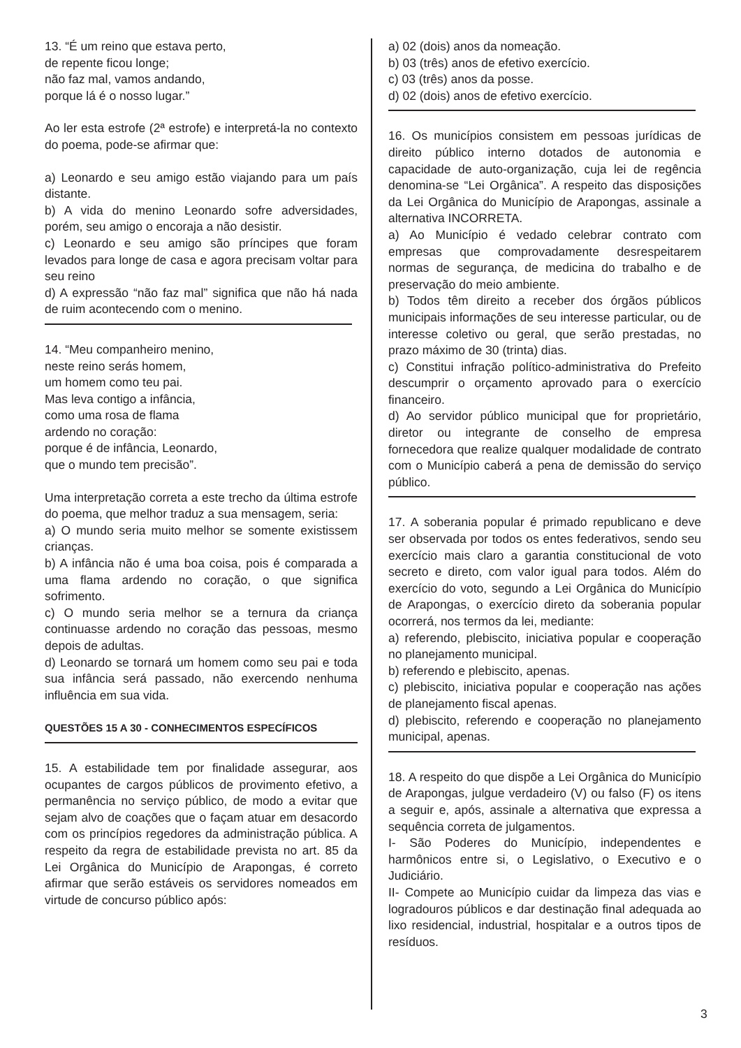13. “É um reino que estava perto,
de repente ficou longe;
não faz mal, vamos andando,
porque lá é o nosso lugar.”
Ao ler esta estrofe (2ª estrofe) e interpretá-la no contexto do poema, pode-se afirmar que:
a) Leonardo e seu amigo estão viajando para um país distante.
b) A vida do menino Leonardo sofre adversidades, porém, seu amigo o encoraja a não desistir.
c) Leonardo e seu amigo são príncipes que foram levados para longe de casa e agora precisam voltar para seu reino
d) A expressão “não faz mal” significa que não há nada de ruim acontecendo com o menino.
14. “Meu companheiro menino,
neste reino serás homem,
um homem como teu pai.
Mas leva contigo a infância,
como uma rosa de flama
ardendo no coração:
porque é de infância, Leonardo,
que o mundo tem precisão”.
Uma interpretação correta a este trecho da última estrofe do poema, que melhor traduz a sua mensagem, seria:
a) O mundo seria muito melhor se somente existissem crianças.
b) A infância não é uma boa coisa, pois é comparada a uma flama ardendo no coração, o que significa sofrimento.
c) O mundo seria melhor se a ternura da criança continuasse ardendo no coração das pessoas, mesmo depois de adultas.
d) Leonardo se tornará um homem como seu pai e toda sua infância será passado, não exercendo nenhuma influência em sua vida.
QUESTÕES 15 A 30 - CONHECIMENTOS ESPECÍFICOS
15. A estabilidade tem por finalidade assegurar, aos ocupantes de cargos públicos de provimento efetivo, a permanência no serviço público, de modo a evitar que sejam alvo de coações que o façam atuar em desacordo com os princípios regedores da administração pública. A respeito da regra de estabilidade prevista no art. 85 da Lei Orgânica do Município de Arapongas, é correto afirmar que serão estáveis os servidores nomeados em virtude de concurso público após:
a) 02 (dois) anos da nomeação.
b) 03 (três) anos de efetivo exercício.
c) 03 (três) anos da posse.
d) 02 (dois) anos de efetivo exercício.
16. Os municípios consistem em pessoas jurídicas de direito público interno dotados de autonomia e capacidade de auto-organização, cuja lei de regência denomina-se “Lei Orgânica”. A respeito das disposições da Lei Orgânica do Município de Arapongas, assinale a alternativa INCORRETA.
a) Ao Município é vedado celebrar contrato com empresas que comprovadamente desrespeitarem normas de segurança, de medicina do trabalho e de preservação do meio ambiente.
b) Todos têm direito a receber dos órgãos públicos municipais informações de seu interesse particular, ou de interesse coletivo ou geral, que serão prestadas, no prazo máximo de 30 (trinta) dias.
c) Constitui infração político-administrativa do Prefeito descumprir o orçamento aprovado para o exercício financeiro.
d) Ao servidor público municipal que for proprietário, diretor ou integrante de conselho de empresa fornecedora que realize qualquer modalidade de contrato com o Município caberá a pena de demissão do serviço público.
17. A soberania popular é primado republicano e deve ser observada por todos os entes federativos, sendo seu exercício mais claro a garantia constitucional de voto secreto e direto, com valor igual para todos. Além do exercício do voto, segundo a Lei Orgânica do Município de Arapongas, o exercício direto da soberania popular ocorrerá, nos termos da lei, mediante:
a) referendo, plebiscito, iniciativa popular e cooperação no planejamento municipal.
b) referendo e plebiscito, apenas.
c) plebiscito, iniciativa popular e cooperação nas ações de planejamento fiscal apenas.
d) plebiscito, referendo e cooperação no planejamento municipal, apenas.
18. A respeito do que dispõe a Lei Orgânica do Município de Arapongas, julgue verdadeiro (V) ou falso (F) os itens a seguir e, após, assinale a alternativa que expressa a sequência correta de julgamentos.
I- São Poderes do Município, independentes e harmônicos entre si, o Legislativo, o Executivo e o Judiciário.
II- Compete ao Município cuidar da limpeza das vias e logradouros públicos e dar destinação final adequada ao lixo residencial, industrial, hospitalar e a outros tipos de resíduos.
3